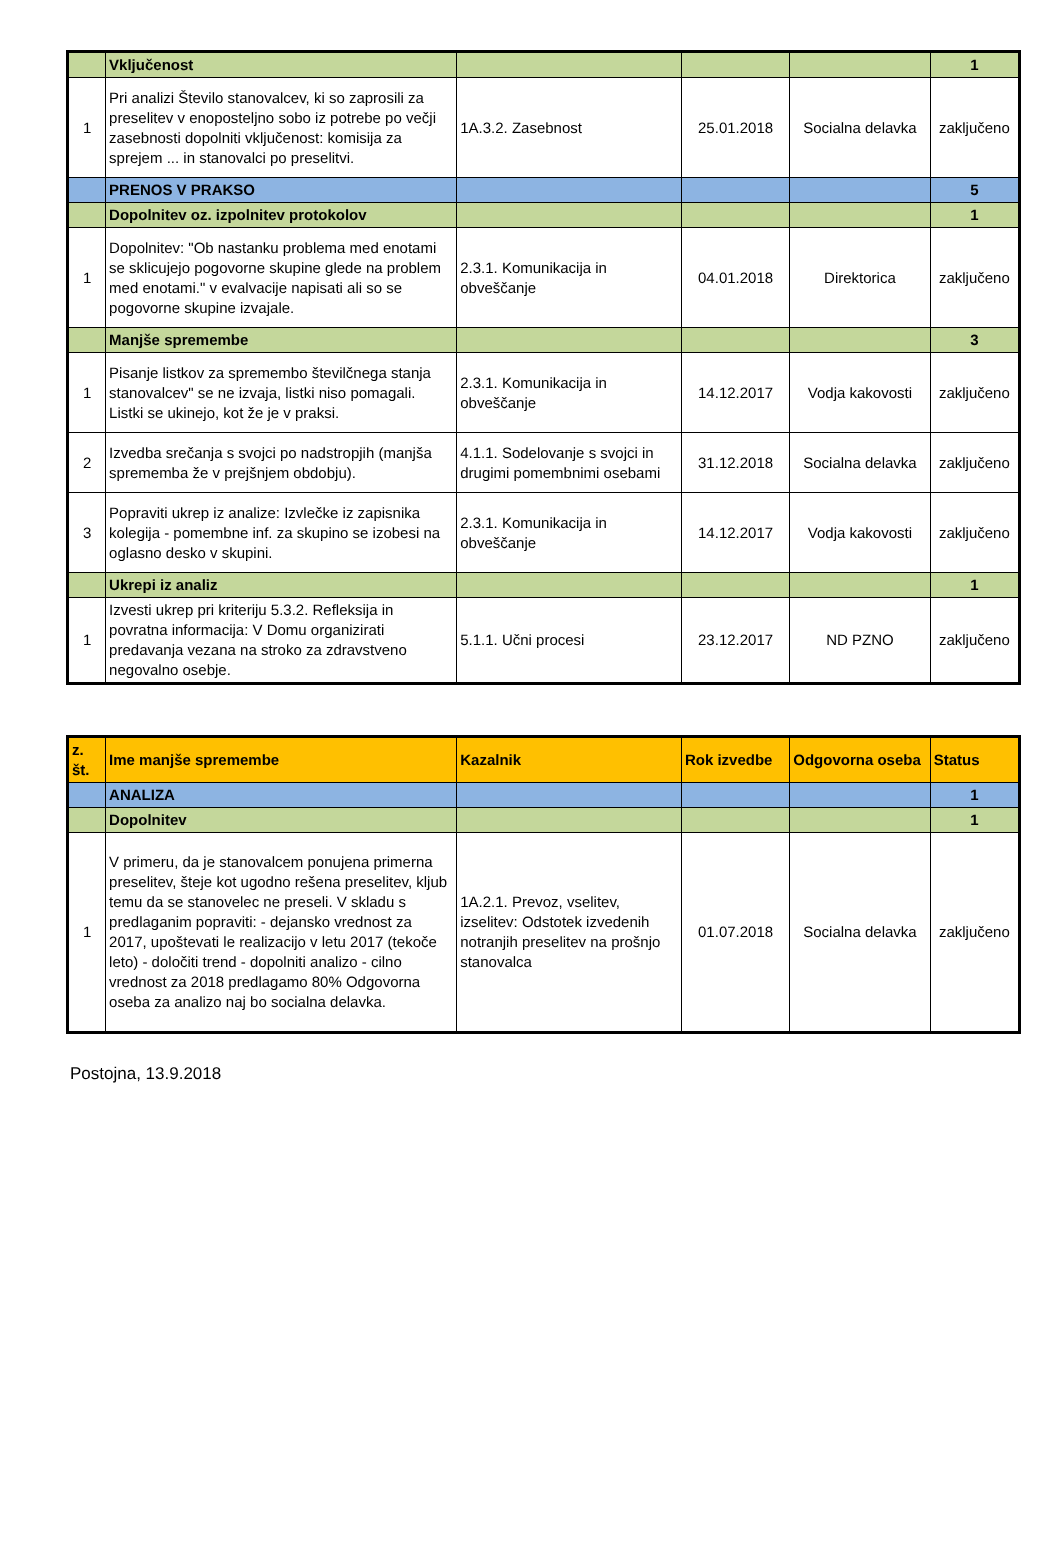| | Vključenost | | | | 1 |
| 1 | Pri analizi Število stanovalcev, ki so zaprosili za preselitev v enoposteljno sobo iz potrebe po večji zasebnosti dopolniti vključenost: komisija za sprejem ... in stanovalci po preselitvi. | 1A.3.2. Zasebnost | 25.01.2018 | Socialna delavka | zaključeno |
| | PRENOS V PRAKSO | | | | 5 |
| | Dopolnitev oz. izpolnitev protokolov | | | | 1 |
| 1 | Dopolnitev: "Ob nastanku problema med enotami se sklicujejo pogovorne skupine glede na problem med enotami." v evalvacije napisati ali so se pogovorne skupine izvajale. | 2.3.1. Komunikacija in obveščanje | 04.01.2018 | Direktorica | zaključeno |
| | Manjše spremembe | | | | 3 |
| 1 | Pisanje listkov za spremembo številčnega stanja stanovalcev" se ne izvaja, listki niso pomagali. Listki se ukinejo, kot že je v praksi. | 2.3.1. Komunikacija in obveščanje | 14.12.2017 | Vodja kakovosti | zaključeno |
| 2 | Izvedba srečanja s svojci po nadstropjih (manjša sprememba že v prejšnjem obdobju). | 4.1.1. Sodelovanje s svojci in drugimi pomembnimi osebami | 31.12.2018 | Socialna delavka | zaključeno |
| 3 | Popraviti ukrep iz analize: Izvlečke iz zapisnika kolegija - pomembne inf. za skupino se izobesi na oglasno desko v skupini. | 2.3.1. Komunikacija in obveščanje | 14.12.2017 | Vodja kakovosti | zaključeno |
| | Ukrepi iz analiz | | | | 1 |
| 1 | Izvesti ukrep pri kriteriju 5.3.2. Refleksija in povratna informacija: V Domu organizirati predavanja vezana na stroko za zdravstveno negovalno osebje. | 5.1.1. Učni procesi | 23.12.2017 | ND PZNO | zaključeno |
| z. št. | Ime manjše spremembe | Kazalnik | Rok izvedbe | Odgovorna oseba | Status |
| --- | --- | --- | --- | --- | --- |
| | ANALIZA | | | | 1 |
| | Dopolnitev | | | | 1 |
| 1 | V primeru, da je stanovalcem ponujena primerna preselitev, šteje kot ugodno rešena preselitev, kljub temu da se stanovelec ne preseli. V skladu s predlaganim popraviti: - dejansko vrednost za 2017, upoštevati le realizacijo v letu 2017 (tekoče leto) - določiti trend - dopolniti analizo - cilno vrednost za 2018 predlagamo 80% Odgovorna oseba za analizo naj bo socialna delavka. | 1A.2.1. Prevoz, vselitev, izselitev: Odstotek izvedenih notranjih preselitev na prošnjo stanovalca | 01.07.2018 | Socialna delavka | zaključeno |
Postojna, 13.9.2018